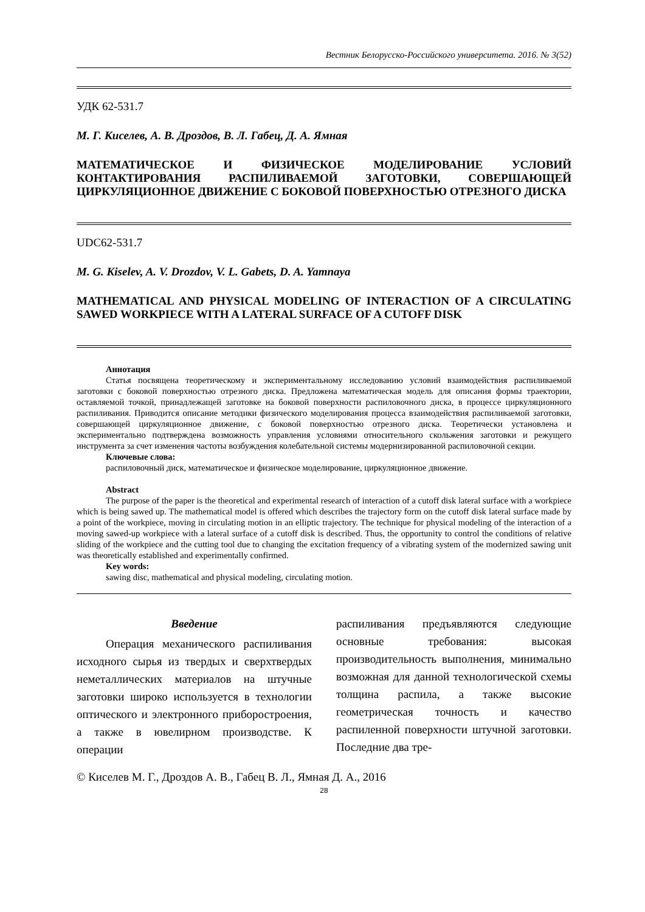Вестник Белорусско-Российского университета. 2016. № 3(52)
УДК 62-531.7
М. Г. Киселев, А. В. Дроздов, В. Л. Габец, Д. А. Ямная
МАТЕМАТИЧЕСКОЕ И ФИЗИЧЕСКОЕ МОДЕЛИРОВАНИЕ УСЛОВИЙ КОНТАКТИРОВАНИЯ РАСПИЛИВАЕМОЙ ЗАГОТОВКИ, СОВЕРШАЮЩЕЙ ЦИРКУЛЯЦИОННОЕ ДВИЖЕНИЕ С БОКОВОЙ ПОВЕРХНОСТЬЮ ОТРЕЗНОГО ДИСКА
UDC62-531.7
M. G. Kiselev, A. V. Drozdov, V. L. Gabets, D. A. Yamnaya
MATHEMATICAL AND PHYSICAL MODELING OF INTERACTION OF A CIRCULATING SAWED WORKPIECE WITH A LATERAL SURFACE OF A CUTOFF DISK
Аннотация
Статья посвящена теоретическому и экспериментальному исследованию условий взаимодействия распиливаемой заготовки с боковой поверхностью отрезного диска. Предложена математическая модель для описания формы траектории, оставляемой точкой, принадлежащей заготовке на боковой поверхности распиловочного диска, в процессе циркуляционного распиливания. Приводится описание методики физического моделирования процесса взаимодействия распиливаемой заготовки, совершающей циркуляционное движение, с боковой поверхностью отрезного диска. Теоретически установлена и экспериментально подтверждена возможность управления условиями относительного скольжения заготовки и режущего инструмента за счет изменения частоты возбуждения колебательной системы модернизированной распиловочной секции.
Ключевые слова:
распиловочный диск, математическое и физическое моделирование, циркуляционное движение.
Abstract
The purpose of the paper is the theoretical and experimental research of interaction of a cutoff disk lateral surface with a workpiece which is being sawed up. The mathematical model is offered which describes the trajectory form on the cutoff disk lateral surface made by a point of the workpiece, moving in circulating motion in an elliptic trajectory. The technique for physical modeling of the interaction of a moving sawed-up workpiece with a lateral surface of a cutoff disk is described. Thus, the opportunity to control the conditions of relative sliding of the workpiece and the cutting tool due to changing the excitation frequency of a vibrating system of the modernized sawing unit was theoretically established and experimentally confirmed.
Key words:
sawing disc, mathematical and physical modeling, circulating motion.
Введение
Операция механического распиливания исходного сырья из твердых и сверхтвердых неметаллических материалов на штучные заготовки широко используется в технологии оптического и электронного приборостроения, а также в ювелирном производстве. К операции
распиливания предъявляются следующие основные требования: высокая производительность выполнения, минимально возможная для данной технологической схемы толщина распила, а также высокие геометрическая точность и качество распиленной поверхности штучной заготовки. Последние два тре-
© Киселев М. Г., Дроздов А. В., Габец В. Л., Ямная Д. А., 2016
28